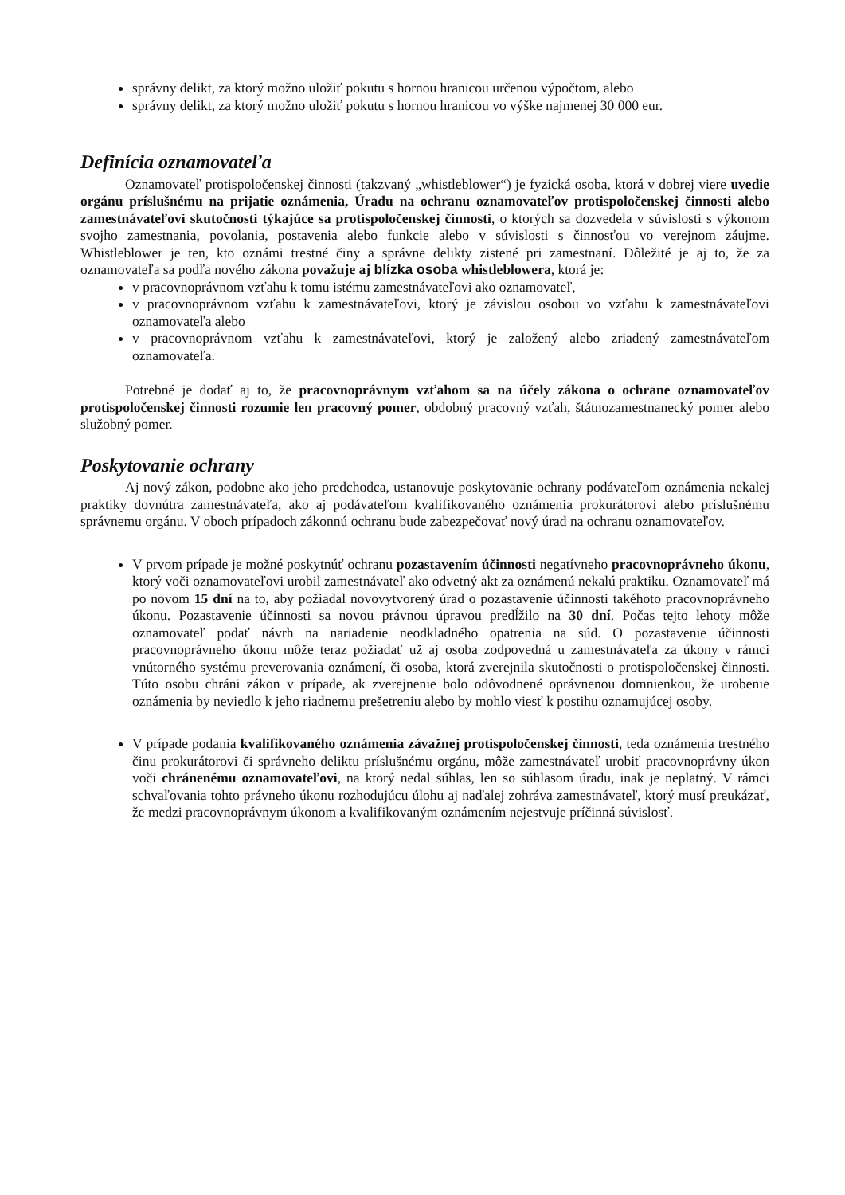správny delikt, za ktorý možno uložiť pokutu s hornou hranicou určenou výpočtom, alebo
správny delikt, za ktorý možno uložiť pokutu s hornou hranicou vo výške najmenej 30 000 eur.
Definícia oznamovateľa
Oznamovateľ protispoločenskej činnosti (takzvaný „whistleblower“) je fyzická osoba, ktorá v dobrej viere uvedie orgánu príslušnému na prijatie oznámenia, Úradu na ochranu oznamovateľov protispoločenskej činnosti alebo zamestnávateľovi skutočnosti týkajúce sa protispoločenskej činnosti, o ktorých sa dozvedela v súvislosti s výkonom svojho zamestnania, povolania, postavenia alebo funkcie alebo v súvislosti s činnosťou vo verejnom záujme. Whistleblower je ten, kto oznámi trestné činy a správne delikty zistené pri zamestnaní. Dôležité je aj to, že za oznamovateľa sa podľa nového zákona považuje aj blízka osoba whistleblowera, ktorá je:
v pracovnoprávnom vzťahu k tomu istému zamestnávateľovi ako oznamovateľ,
v pracovnoprávnom vzťahu k zamestnávateľovi, ktorý je závislou osobou vo vzťahu k zamestnávateľovi oznamovateľa alebo
v pracovnoprávnom vzťahu k zamestnávateľovi, ktorý je založený alebo zriadený zamestnávateľom oznamovateľa.
Potrebné je dodať aj to, že pracovnoprávnym vzťahom sa na účely zákona o ochrane oznamovateľov protispoločenskej činnosti rozumie len pracovný pomer, obdobný pracovný vzťah, štátnozamestnanecký pomer alebo služobný pomer.
Poskytovanie ochrany
Aj nový zákon, podobne ako jeho predchodca, ustanovuje poskytovanie ochrany podávateľom oznámenia nekalej praktiky dovnútra zamestnávateľa, ako aj podávateľom kvalifikovaného oznámenia prokurátorovi alebo príslušnému správnemu orgánu. V oboch prípadoch zákonnú ochranu bude zabezpečovať nový úrad na ochranu oznamovateľov.
V prvom prípade je možné poskytnúť ochranu pozastavením účinnosti negatívneho pracovnoprávneho úkonu, ktorý voči oznamovateľovi urobil zamestnávateľ ako odvetný akt za oznámenú nekalú praktiku. Oznamovateľ má po novom 15 dní na to, aby požiadal novovytvorený úrad o pozastavenie účinnosti takéhoto pracovnoprávneho úkonu. Pozastavenie účinnosti sa novou právnou úpravou predĺžilo na 30 dní. Počas tejto lehoty môže oznamovateľ podať návrh na nariadenie neodkladného opatrenia na súd. O pozastavenie účinnosti pracovnoprávneho úkonu môže teraz požiadať už aj osoba zodpovedná u zamestnávateľa za úkony v rámci vnútorného systému preverovania oznámení, či osoba, ktorá zverejnila skutočnosti o protispoločenskej činnosti. Túto osobu chráni zákon v prípade, ak zverejnenie bolo odôvodnené oprávnenou domnienkou, že urobenie oznámenia by neviedlo k jeho riadnemu prešetreniu alebo by mohlo viesť k postihu oznamujúcej osoby.
V prípade podania kvalifikovaného oznámenia závažnej protispoločenskej činnosti, teda oznámenia trestného činu prokurátorovi či správneho deliktu príslušnému orgánu, môže zamestnávateľ urobiť pracovnoprávny úkon voči chránenému oznamovateľovi, na ktorý nedal súhlas, len so súhlasom úradu, inak je neplatný. V rámci schvaľovania tohto právneho úkonu rozhodujúcu úlohu aj naďalej zohráva zamestnávateľ, ktorý musí preukázať, že medzi pracovnoprávnym úkonom a kvalifikovaným oznámením nejestvuje príčinná súvislosť.